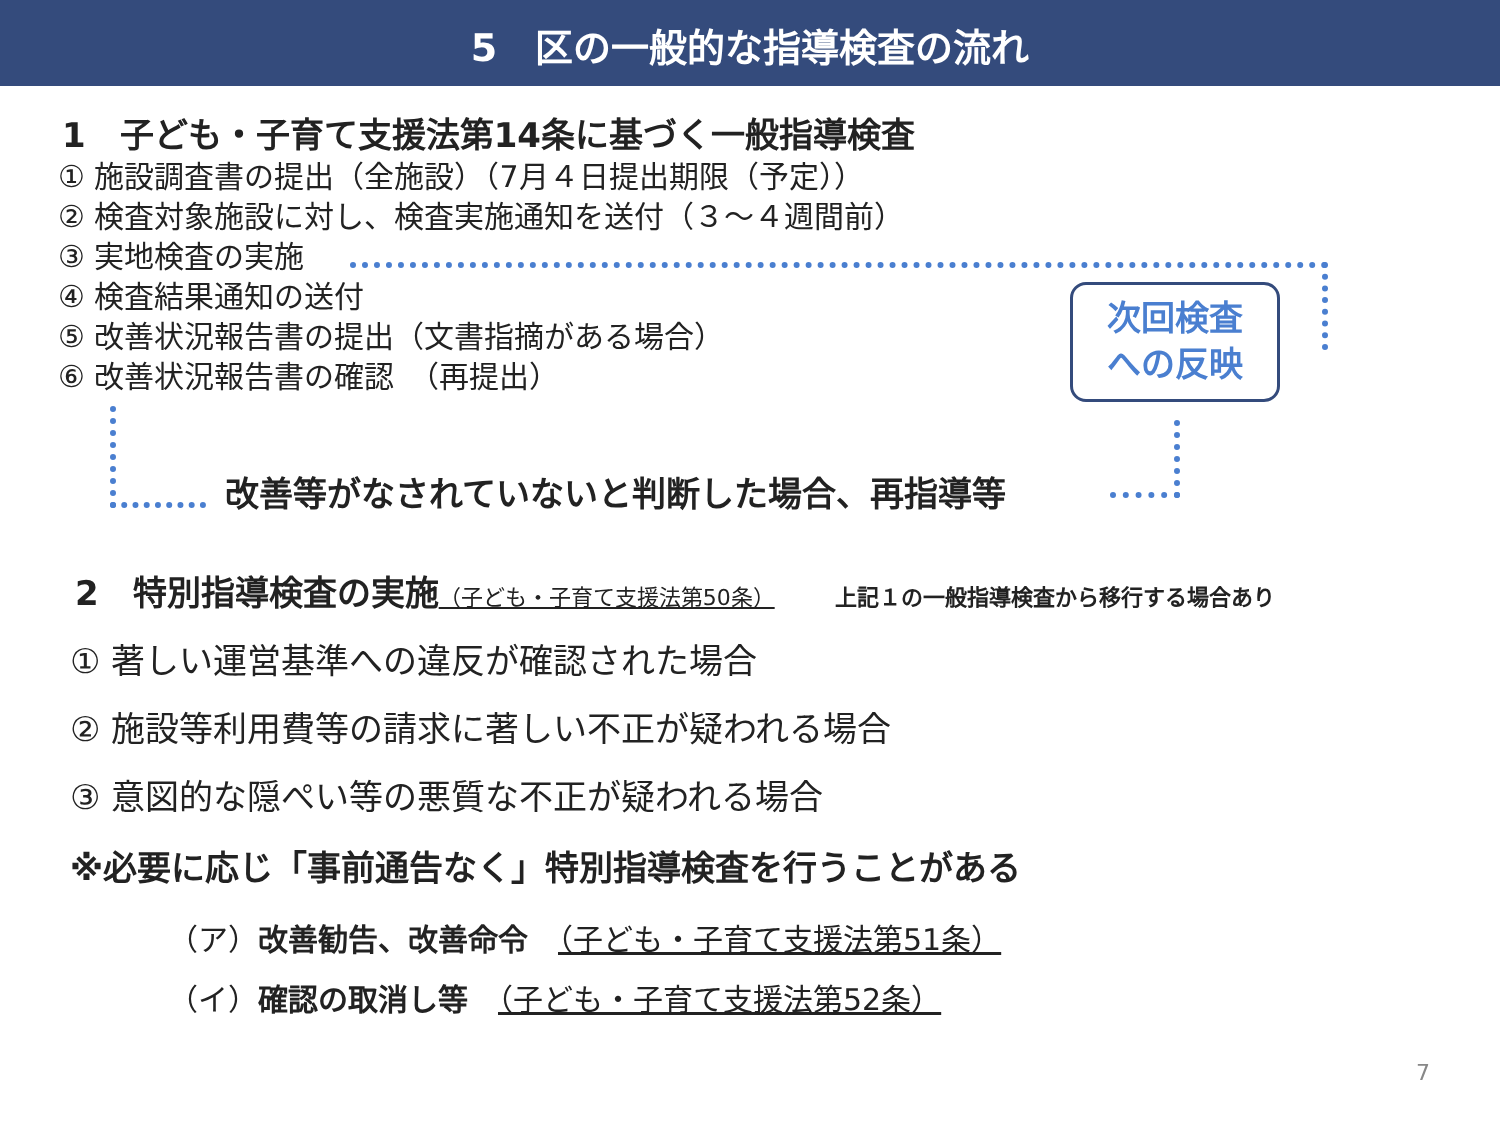5　区の一般的な指導検査の流れ
1　子ども・子育て支援法第14条に基づく一般指導検査
① 施設調査書の提出（全施設）（7月４日提出期限（予定））
② 検査対象施設に対し、検査実施通知を送付（３～４週間前）
③ 実地検査の実施
④ 検査結果通知の送付
⑤ 改善状況報告書の提出（文書指摘がある場合）
⑥ 改善状況報告書の確認　（再提出）
次回検査
への反映
改善等がなされていないと判断した場合、再指導等
2　特別指導検査の実施（子ども・子育て支援法第50条） 上記１の一般指導検査から移行する場合あり
① 著しい運営基準への違反が確認された場合
② 施設等利用費等の請求に著しい不正が疑われる場合
③ 意図的な隠ぺい等の悪質な不正が疑われる場合
※必要に応じ「事前通告なく」特別指導検査を行うことがある
（ア）改善勧告、改善命令　（子ども・子育て支援法第51条）
（イ）確認の取消し等　（子ども・子育て支援法第52条）
7